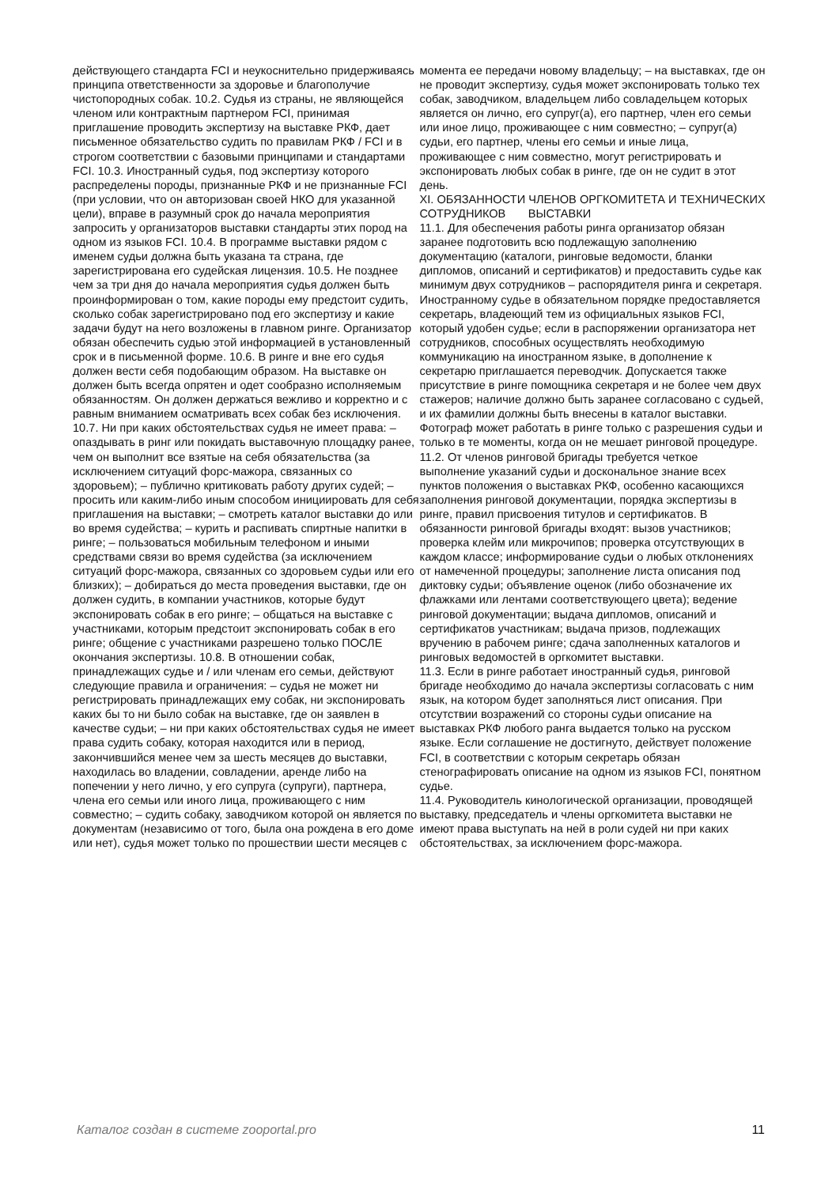действующего стандарта FCI и неукоснительно придерживаясь принципа ответственности за здоровье и благополучие чистопородных собак. 10.2. Судья из страны, не являющейся членом или контрактным партнером FCI, принимая приглашение проводить экспертизу на выставке РКФ, дает письменное обязательство судить по правилам РКФ / FCI и в строгом соответствии с базовыми принципами и стандартами FCI. 10.3. Иностранный судья, под экспертизу которого распределены породы, признанные РКФ и не признанные FCI (при условии, что он авторизован своей НКО для указанной цели), вправе в разумный срок до начала мероприятия запросить у организаторов выставки стандарты этих пород на одном из языков FCI. 10.4. В программе выставки рядом с именем судьи должна быть указана та страна, где зарегистрирована его судейская лицензия. 10.5. Не позднее чем за три дня до начала мероприятия судья должен быть проинформирован о том, какие породы ему предстоит судить, сколько собак зарегистрировано под его экспертизу и какие задачи будут на него возложены в главном ринге. Организатор обязан обеспечить судью этой информацией в установленный срок и в письменной форме. 10.6. В ринге и вне его судья должен вести себя подобающим образом. На выставке он должен быть всегда опрятен и одет сообразно исполняемым обязанностям. Он должен держаться вежливо и корректно и с равным вниманием осматривать всех собак без исключения. 10.7. Ни при каких обстоятельствах судья не имеет права: – опаздывать в ринг или покидать выставочную площадку ранее, чем он выполнит все взятые на себя обязательства (за исключением ситуаций форс-мажора, связанных со здоровьем); – публично критиковать работу других судей; – просить или каким-либо иным способом инициировать для себя приглашения на выставки; – смотреть каталог выставки до или во время судейства; – курить и распивать спиртные напитки в ринге; – пользоваться мобильным телефоном и иными средствами связи во время судейства (за исключением ситуаций форс-мажора, связанных со здоровьем судьи или его близких); – добираться до места проведения выставки, где он должен судить, в компании участников, которые будут экспонировать собак в его ринге; – общаться на выставке с участниками, которым предстоит экспонировать собак в его ринге; общение с участниками разрешено только ПОСЛЕ окончания экспертизы. 10.8. В отношении собак, принадлежащих судье и / или членам его семьи, действуют следующие правила и ограничения: – судья не может ни регистрировать принадлежащих ему собак, ни экспонировать каких бы то ни было собак на выставке, где он заявлен в качестве судьи; – ни при каких обстоятельствах судья не имеет права судить собаку, которая находится или в период, закончившийся менее чем за шесть месяцев до выставки, находилась во владении, совладении, аренде либо на попечении у него лично, у его супруга (супруги), партнера, члена его семьи или иного лица, проживающего с ним совместно; – судить собаку, заводчиком которой он является по документам (независимо от того, была она рождена в его доме или нет), судья может только по прошествии шести месяцев с
момента ее передачи новому владельцу; – на выставках, где он не проводит экспертизу, судья может экспонировать только тех собак, заводчиком, владельцем либо совладельцем которых является он лично, его супруг(а), его партнер, член его семьи или иное лицо, проживающее с ним совместно; – супруг(а) судьи, его партнер, члены его семьи и иные лица, проживающее с ним совместно, могут регистрировать и экспонировать любых собак в ринге, где он не судит в этот день.
XI. ОБЯЗАННОСТИ ЧЛЕНОВ ОРГКОМИТЕТА И ТЕХНИЧЕСКИХ СОТРУДНИКОВ ВЫСТАВКИ
11.1. Для обеспечения работы ринга организатор обязан заранее подготовить всю подлежащую заполнению документацию (каталоги, ринговые ведомости, бланки дипломов, описаний и сертификатов) и предоставить судье как минимум двух сотрудников – распорядителя ринга и секретаря. Иностранному судье в обязательном порядке предоставляется секретарь, владеющий тем из официальных языков FCI, который удобен судье; если в распоряжении организатора нет
сотрудников, способных осуществлять необходимую коммуникацию на иностранном языке, в дополнение к секретарю приглашается переводчик. Допускается также присутствие в ринге помощника секретаря и не более чем двух стажеров; наличие должно быть заранее согласовано с судьей, и их фамилии должны быть внесены в каталог выставки. Фотограф может работать в ринге только с разрешения судьи и только в те моменты, когда он не мешает ринговой процедуре.
11.2. От членов ринговой бригады требуется четкое выполнение указаний судьи и доскональное знание всех пунктов положения о выставках РКФ, особенно касающихся заполнения ринговой документации, порядка экспертизы в ринге, правил присвоения титулов и сертификатов. В обязанности ринговой бригады входят: вызов участников; проверка клейм или микрочипов; проверка отсутствующих в каждом классе; информирование судьи о любых отклонениях от намеченной процедуры; заполнение листа описания под диктовку судьи; объявление оценок (либо обозначение их флажками или лентами соответствующего цвета); ведение ринговой документации; выдача дипломов, описаний и сертификатов участникам; выдача призов, подлежащих вручению в рабочем ринге; сдача заполненных каталогов и ринговых ведомостей в оргкомитет выставки.
11.3. Если в ринге работает иностранный судья, ринговой бригаде необходимо до начала экспертизы согласовать с ним язык, на котором будет заполняться лист описания. При отсутствии возражений со стороны судьи описание на выставках РКФ любого ранга выдается только на русском языке. Если соглашение не достигнуто, действует положение FCI, в соответствии с которым секретарь обязан стенографировать описание на одном из языков FCI, понятном судье.
11.4. Руководитель кинологической организации, проводящей выставку, председатель и члены оргкомитета выставки не имеют права выступать на ней в роли судей ни при каких обстоятельствах, за исключением форс-мажора.
Каталог создан в системе zooportal.pro 11